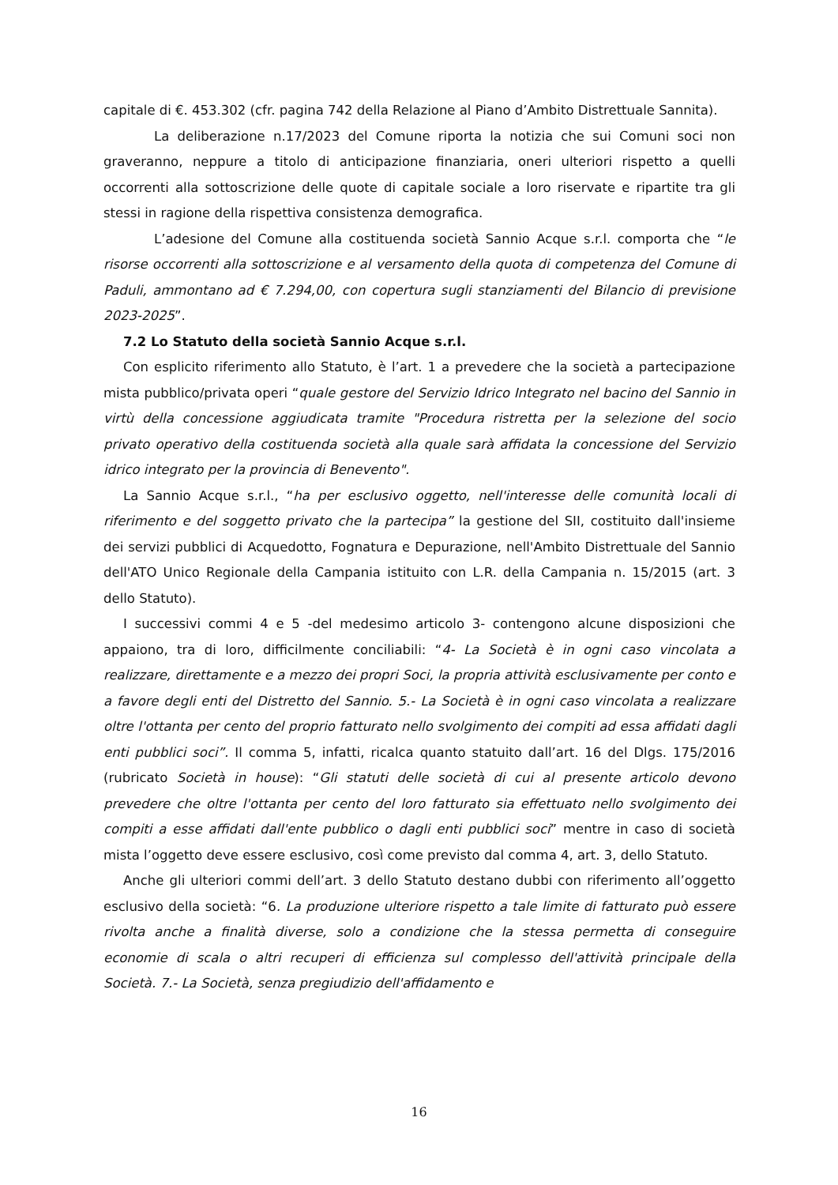capitale di €. 453.302 (cfr. pagina 742 della Relazione al Piano d’Ambito Distrettuale Sannita).
La deliberazione n.17/2023 del Comune riporta la notizia che sui Comuni soci non graveranno, neppure a titolo di anticipazione finanziaria, oneri ulteriori rispetto a quelli occorrenti alla sottoscrizione delle quote di capitale sociale a loro riservate e ripartite tra gli stessi in ragione della rispettiva consistenza demografica.
L’adesione del Comune alla costituenda società Sannio Acque s.r.l. comporta che “le risorse occorrenti alla sottoscrizione e al versamento della quota di competenza del Comune di Paduli, ammontano ad € 7.294,00, con copertura sugli stanziamenti del Bilancio di previsione 2023-2025”.
7.2 Lo Statuto della società Sannio Acque s.r.l.
Con esplicito riferimento allo Statuto, è l’art. 1 a prevedere che la società a partecipazione mista pubblico/privata operi “quale gestore del Servizio Idrico Integrato nel bacino del Sannio in virtù della concessione aggiudicata tramite "Procedura ristretta per la selezione del socio privato operativo della costituenda società alla quale sarà affidata la concessione del Servizio idrico integrato per la provincia di Benevento".
La Sannio Acque s.r.l., “ha per esclusivo oggetto, nell'interesse delle comunità locali di riferimento e del soggetto privato che la partecipa” la gestione del SII, costituito dall'insieme dei servizi pubblici di Acquedotto, Fognatura e Depurazione, nell'Ambito Distrettuale del Sannio dell'ATO Unico Regionale della Campania istituito con L.R. della Campania n. 15/2015 (art. 3 dello Statuto).
I successivi commi 4 e 5 -del medesimo articolo 3- contengono alcune disposizioni che appaiono, tra di loro, difficilmente conciliabili: “4- La Società è in ogni caso vincolata a realizzare, direttamente e a mezzo dei propri Soci, la propria attività esclusivamente per conto e a favore degli enti del Distretto del Sannio. 5.- La Società è in ogni caso vincolata a realizzare oltre l'ottanta per cento del proprio fatturato nello svolgimento dei compiti ad essa affidati dagli enti pubblici soci”. Il comma 5, infatti, ricalca quanto statuito dall’art. 16 del Dlgs. 175/2016 (rubricato Società in house): “Gli statuti delle società di cui al presente articolo devono prevedere che oltre l'ottanta per cento del loro fatturato sia effettuato nello svolgimento dei compiti a esse affidati dall'ente pubblico o dagli enti pubblici soci” mentre in caso di società mista l’oggetto deve essere esclusivo, così come previsto dal comma 4, art. 3, dello Statuto.
Anche gli ulteriori commi dell’art. 3 dello Statuto destano dubbi con riferimento all’oggetto esclusivo della società: “6. La produzione ulteriore rispetto a tale limite di fatturato può essere rivolta anche a finalità diverse, solo a condizione che la stessa permetta di conseguire economie di scala o altri recuperi di efficienza sul complesso dell'attività principale della Società. 7.- La Società, senza pregiudizio dell'affidamento e
16